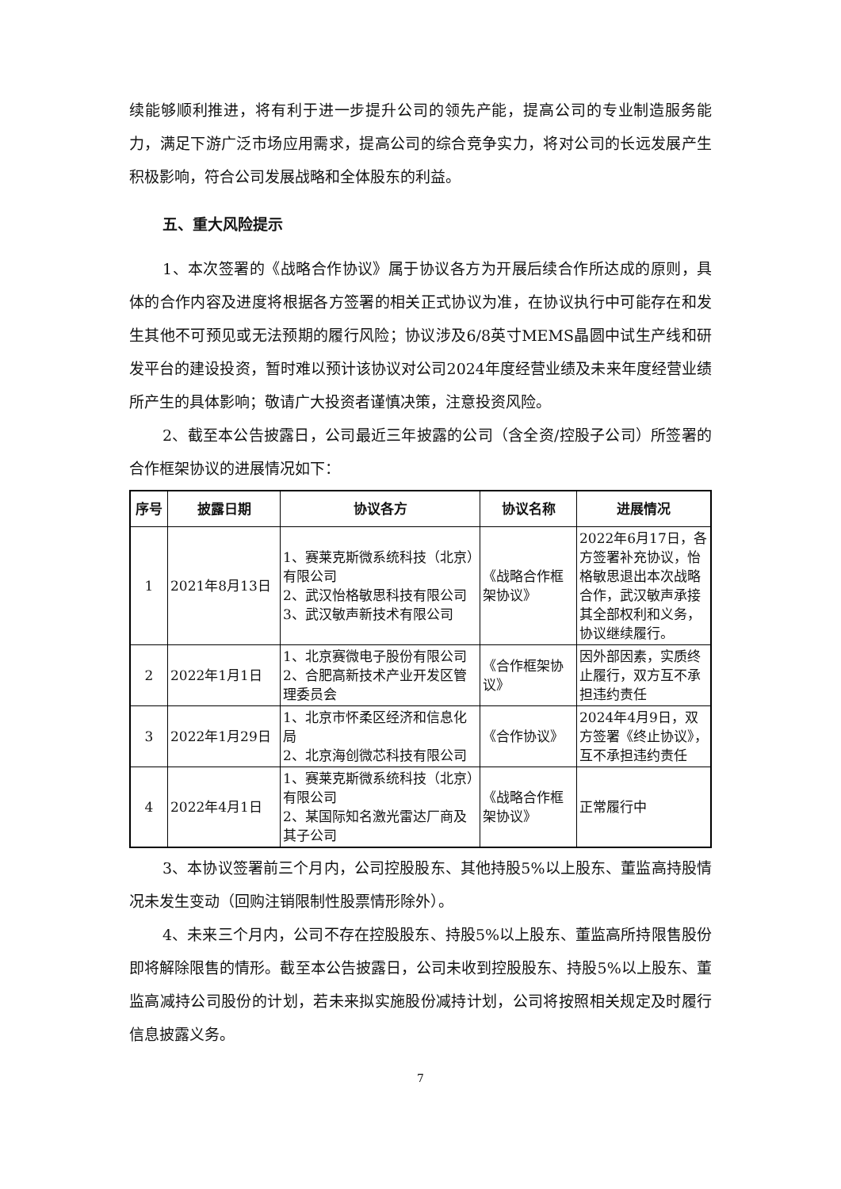续能够顺利推进，将有利于进一步提升公司的领先产能，提高公司的专业制造服务能力，满足下游广泛市场应用需求，提高公司的综合竞争实力，将对公司的长远发展产生积极影响，符合公司发展战略和全体股东的利益。
五、重大风险提示
1、本次签署的《战略合作协议》属于协议各方为开展后续合作所达成的原则，具体的合作内容及进度将根据各方签署的相关正式协议为准，在协议执行中可能存在和发生其他不可预见或无法预期的履行风险；协议涉及6/8英寸MEMS晶圆中试生产线和研发平台的建设投资，暂时难以预计该协议对公司2024年度经营业绩及未来年度经营业绩所产生的具体影响；敬请广大投资者谨慎决策，注意投资风险。
2、截至本公告披露日，公司最近三年披露的公司（含全资/控股子公司）所签署的合作框架协议的进展情况如下：
| 序号 | 披露日期 | 协议各方 | 协议名称 | 进展情况 |
| --- | --- | --- | --- | --- |
| 1 | 2021年8月13日 | 1、赛莱克斯微系统科技（北京）有限公司 2、武汉怡格敏思科技有限公司 3、武汉敏声新技术有限公司 | 《战略合作框架协议》 | 2022年6月17日，各方签署补充协议，怡格敏思退出本次战略合作，武汉敏声承接其全部权利和义务，协议继续履行。 |
| 2 | 2022年1月1日 | 1、北京赛微电子股份有限公司 2、合肥高新技术产业开发区管理委员会 | 《合作框架协议》 | 因外部因素，实质终止履行，双方互不承担违约责任 |
| 3 | 2022年1月29日 | 1、北京市怀柔区经济和信息化局 2、北京海创微芯科技有限公司 | 《合作协议》 | 2024年4月9日，双方签署《终止协议》，互不承担违约责任 |
| 4 | 2022年4月1日 | 1、赛莱克斯微系统科技（北京）有限公司 2、某国际知名激光雷达厂商及其子公司 | 《战略合作框架协议》 | 正常履行中 |
3、本协议签署前三个月内，公司控股股东、其他持股5%以上股东、董监高持股情况未发生变动（回购注销限制性股票情形除外）。
4、未来三个月内，公司不存在控股股东、持股5%以上股东、董监高所持限售股份即将解除限售的情形。截至本公告披露日，公司未收到控股股东、持股5%以上股东、董监高减持公司股份的计划，若未来拟实施股份减持计划，公司将按照相关规定及时履行信息披露义务。
7